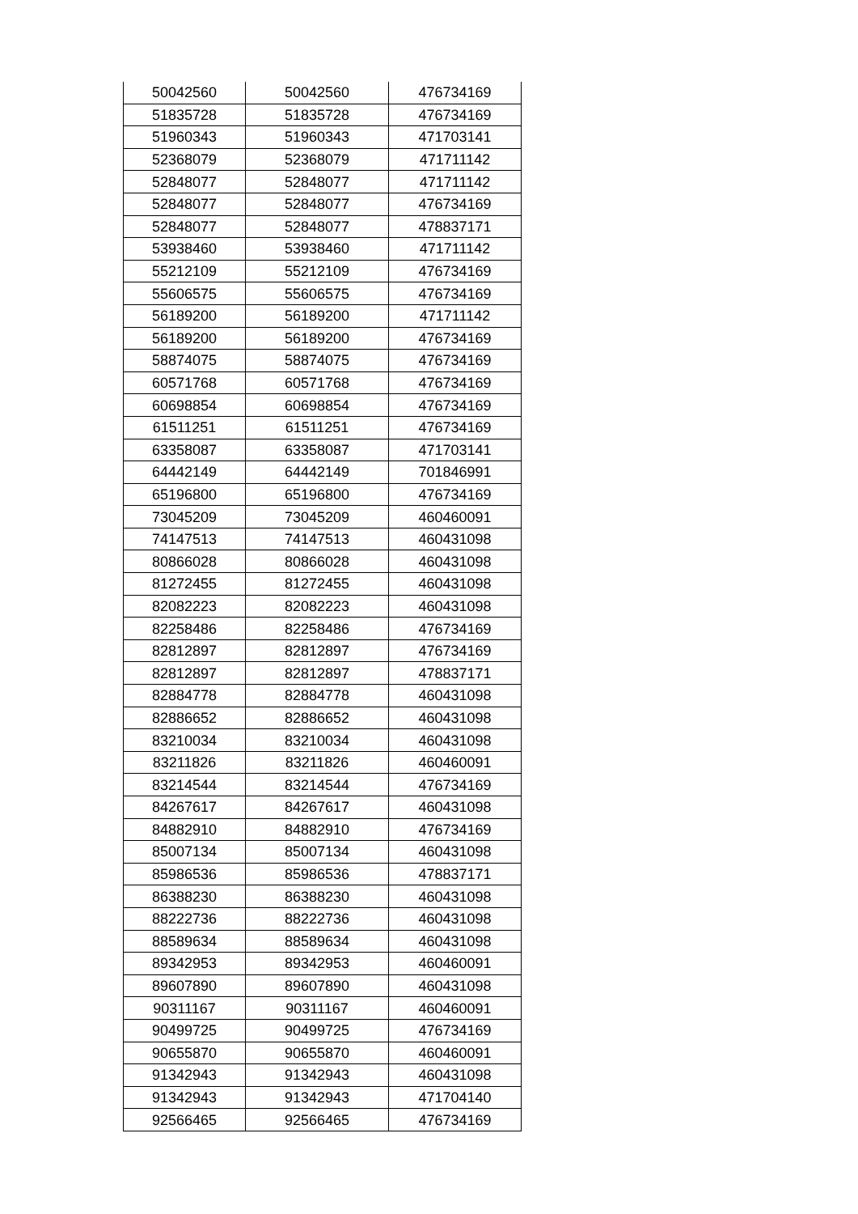| 50042560 | 50042560 | 476734169 |
| 51835728 | 51835728 | 476734169 |
| 51960343 | 51960343 | 471703141 |
| 52368079 | 52368079 | 471711142 |
| 52848077 | 52848077 | 471711142 |
| 52848077 | 52848077 | 476734169 |
| 52848077 | 52848077 | 478837171 |
| 53938460 | 53938460 | 471711142 |
| 55212109 | 55212109 | 476734169 |
| 55606575 | 55606575 | 476734169 |
| 56189200 | 56189200 | 471711142 |
| 56189200 | 56189200 | 476734169 |
| 58874075 | 58874075 | 476734169 |
| 60571768 | 60571768 | 476734169 |
| 60698854 | 60698854 | 476734169 |
| 61511251 | 61511251 | 476734169 |
| 63358087 | 63358087 | 471703141 |
| 64442149 | 64442149 | 701846991 |
| 65196800 | 65196800 | 476734169 |
| 73045209 | 73045209 | 460460091 |
| 74147513 | 74147513 | 460431098 |
| 80866028 | 80866028 | 460431098 |
| 81272455 | 81272455 | 460431098 |
| 82082223 | 82082223 | 460431098 |
| 82258486 | 82258486 | 476734169 |
| 82812897 | 82812897 | 476734169 |
| 82812897 | 82812897 | 478837171 |
| 82884778 | 82884778 | 460431098 |
| 82886652 | 82886652 | 460431098 |
| 83210034 | 83210034 | 460431098 |
| 83211826 | 83211826 | 460460091 |
| 83214544 | 83214544 | 476734169 |
| 84267617 | 84267617 | 460431098 |
| 84882910 | 84882910 | 476734169 |
| 85007134 | 85007134 | 460431098 |
| 85986536 | 85986536 | 478837171 |
| 86388230 | 86388230 | 460431098 |
| 88222736 | 88222736 | 460431098 |
| 88589634 | 88589634 | 460431098 |
| 89342953 | 89342953 | 460460091 |
| 89607890 | 89607890 | 460431098 |
| 90311167 | 90311167 | 460460091 |
| 90499725 | 90499725 | 476734169 |
| 90655870 | 90655870 | 460460091 |
| 91342943 | 91342943 | 460431098 |
| 91342943 | 91342943 | 471704140 |
| 92566465 | 92566465 | 476734169 |